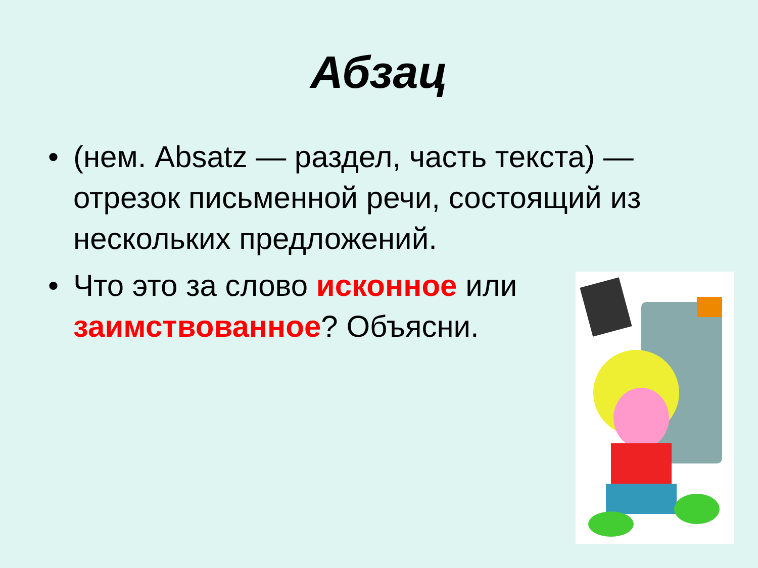Абзац
• (нем. Absatz — раздел, часть текста) — отрезок письменной речи, состоящий из нескольких предложений.
• Что это за слово исконное или
заимствованное? Объясни.